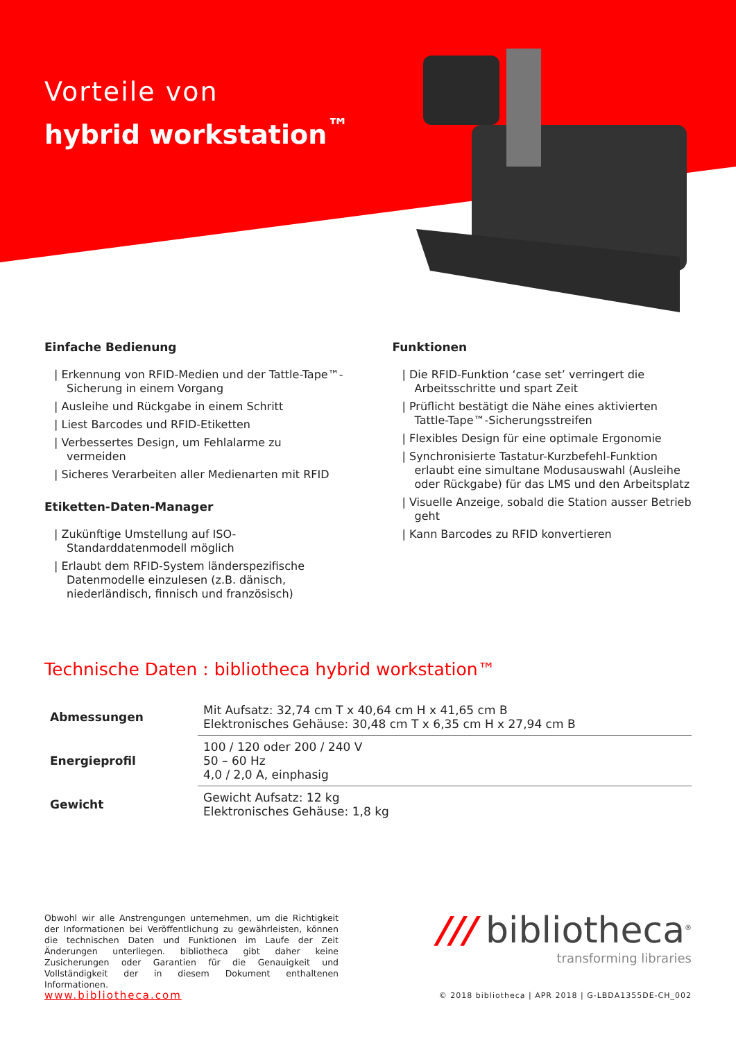Vorteile von
hybrid workstation<sup>™</sup>
Einfache Bedienung
| Erkennung von RFID-Medien und der Tattle-Tape™-Sicherung in einem Vorgang
| Ausleihe und Rückgabe in einem Schritt
| Liest Barcodes und RFID-Etiketten
| Verbessertes Design, um Fehlalarme zu vermeiden
| Sicheres Verarbeiten aller Medienarten mit RFID
Etiketten-Daten-Manager
| Zukünftige Umstellung auf ISO-Standarddatenmodell möglich
| Erlaubt dem RFID-System länderspezifische Datenmodelle einzulesen (z.B. dänisch, niederländisch, finnisch und französisch)
Funktionen
| Die RFID-Funktion ‘case set’ verringert die Arbeitsschritte und spart Zeit
| Prüflicht bestätigt die Nähe eines aktivierten Tattle-Tape™-Sicherungsstreifen
| Flexibles Design für eine optimale Ergonomie
| Synchronisierte Tastatur-Kurzbefehl-Funktion erlaubt eine simultane Modusauswahl (Ausleihe oder Rückgabe) für das LMS und den Arbeitsplatz
| Visuelle Anzeige, sobald die Station ausser Betrieb geht
| Kann Barcodes zu RFID konvertieren
Technische Daten : bibliotheca hybrid workstation™
| Abmessungen | Mit Aufsatz: 32,74 cm T x 40,64 cm H x 41,65 cm B Elektronisches Gehäuse: 30,48 cm T x 6,35 cm H x 27,94 cm B |
| Energieprofil | 100 / 120 oder 200 / 240 V 50 – 60 Hz 4,0 / 2,0 A, einphasig |
| Gewicht | Gewicht Aufsatz: 12 kg Elektronisches Gehäuse: 1,8 kg |
Obwohl wir alle Anstrengungen unternehmen, um die Richtigkeit der Informationen bei Veröffentlichung zu gewährleisten, können die technischen Daten und Funktionen im Laufe der Zeit Änderungen unterliegen. bibliotheca gibt daher keine Zusicherungen oder Garantien für die Genauigkeit und Vollständigkeit der in diesem Dokument enthaltenen Informationen.
www.bibliotheca.com
/// bibliotheca<sup>®</sup>
transforming libraries
© 2018 bibliotheca | APR 2018 | G-LBDA1355DE-CH_002